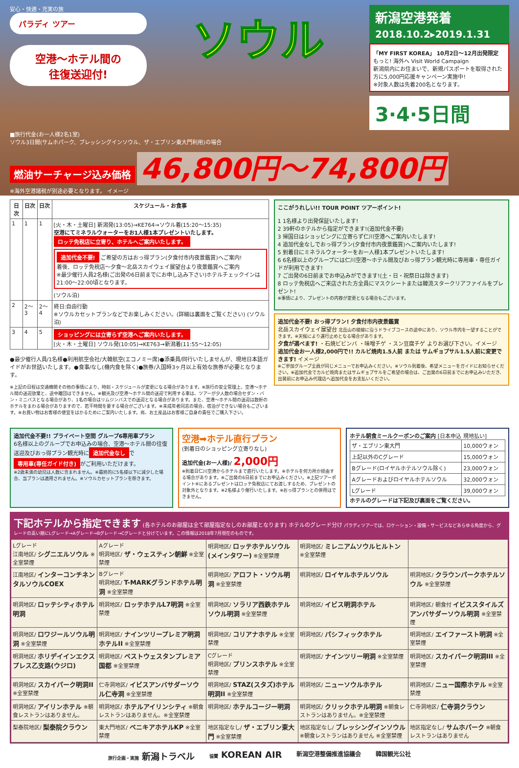安心・快適・充実の旅
パラディ ツアー
空港〜ホテル間の
往復送迎付!
ソウル
新潟空港発着
2018.10.2▸2019.1.31
「MY FIRST KOREA」 10月2日〜12月出発限定
もっと! 海外へ Visit World Campaign
新潟県内にお住まいで、新規パスポートを取得された方に5,000円応援キャンペーン実施中!
※対象人数は先着200名となります。
3·4·5日間
■旅行代金(お一人様2名1室)
ソウル3日間(サムホパーク、ブレッシングインソウル、ザ・エブリン東大門利用)の場合
燃油サーチャージ込み価格 46,800円〜74,800円
※海外空港諸税が別途必要となります。 イメージ
| 日次 | 日次 | 日次 | スケジュール・お食事 |
| --- | --- | --- | --- |
| 1 | 1 | 1 | [火・木・土曜日] 新潟発(13:05)→KE764→ソウル着(15:20〜15:35) 空港にてミネラルウォーターをお1人様1本プレゼントいたします。 ロッテ免税店に立寄り、ホテルへご案内いたします。 追加代金不要! ご希望の方はおっ得プラン(夕食付市内夜景鑑賞)へご案内! 着後、ロッテ免税店〜夕食〜北岳スカイウェイ展望台より夜景鑑賞へご案内 ※最少催行人員2名様(ご出発の6日前までにお申し込み下さい)ホテルチェックインは21:00〜22:00頃となります。 (ソウル泊) |
| 2 | 2〜3 | 2〜4 | 終日:自由行動 ※ソウルカセットプランなどでお楽しみください。(詳細は裏面をご覧ください) (ソウル泊) |
| 3 | 4 | 5 | ショッピングには立寄らず空港へご案内いたします。 [火・木・土曜日] ソウル発(10:05)→KE763→新潟着(11:55〜12:05) |
●最少催行人員/1名様●利用航空会社/大韓航空(エコノミー席)●添乗員/同行いたしませんが、現地日本語ガイドがお世話いたします。●食事/なし(機内食を除く)●旅券/入国時3ヶ月以上有効な旅券が必要となります。
※上記の日程は交通機関その他の事情により、時刻・スケジュールが変更になる場合があります。※旅行の安全管理上、空港〜ホテル間の送迎放棄と、途中離団はできません。※観光及び空港〜ホテル間の送迎で利用する車は、ツアーが少人数の場合セダン・バン・ミニバスとなる場合があり、1名の場合はリムジンバスでの送迎となる場合があります。また、空港〜ホテル間の送迎は数軒のホテルをまわる場合がありますので、若干時間を要する場合がございます。※未成年者同志の場合、宿泊ができない場合もございます。※お買い物はお客様の便宜をはかるためにご案内いたします。尚、お土産品はお客様ご自身の責任でご購入下さい。
ここがうれしい!! TOUR POINT ツアーポイント!
1 1名様より出発保証いたします!
2 39軒のホテルから指定ができます!(追加代金不要)
3 帰国日はショッピングに立寄らず仁川空港へご案内いたします!
4 追加代金なしでおっ得プラン(夕食付市内夜景鑑賞)へご案内いたします!
5 到着日にミネラルウォーターをお一人様1本プレゼントいたします!
6 6名様以上のグループには仁川空港〜ホテル間及びおっ得プラン観光時に専用車・専任ガイドが利用できます!
7 ご出発の6日前までお申込みができます!(土・日・祝祭日は除きます)
8 ロッテ免税店へご来店された方全員にマスクシートまたは韓流スタークリアファイルをプレゼント!
※事情により、プレゼントの内容が変更となる場合もございます。
追加代金不要! おっ得プラン! 夕食付市内夜景鑑賞
北岳スカイウェイ展望台 北岳山の稜線に沿うドライブコースの途中にあり、ソウル市内を一望することができます。※天候により運行止めとなる場合があります。
夕食が選べます! ・石焼ビビンバ ・味噌チゲ ・スン豆腐チゲ よりお選び下さい。イメージ
追加代金お一人様2,000円で!! カルビ焼肉1.5人前 または サムギョプサル1.5人前に変更できます! イメージ
※ご参加グループ全員が同じメニューでお申込みください。※ソウル到着後、希望メニューをガイドにお知らせください。※追加代金でカルビ焼肉またはサムギョプサルをご希望の場合は、ご出発の6日前までにお申込みいただき、出発前にお申込み代理店へ追加代金をお支払いください。
追加代金不要!! プライベート空間 グループ6専用車プラン
6名様以上のグループでお申込みの場合、空港〜ホテル間の往復送迎及びおっ得プラン観光時に 追加代金なし で 専用車(専任ガイド付き) がご利用いただけます。
※2歳未満の幼児は人数に含まれません。※最終的に5名様以下に減少した場合、当プランは適用されません。※ソウルカセットプランを除きます。
空港➡ホテル直行プラン
(到着日のショッピング立寄りなし)
追加代金(お一人様)/ 2,000円
※到着日仁川空港からホテルまで直行いたします。※ホテルを何カ所か経由する場合があります。※ご出発の6日前までにお申込みください。※上記ツアーポイント⑧にあるプレゼントはロッテ免税店にてお渡しするため、プレゼントの対象外となります。※2名様より催行いたします。※おっ得プランとの併用はできません。
ホテル朝食ミールクーポンのご案内 [日本申込 現地払い]
| ザ・エブリン東大門 | 10,000ウォン |
| 上記以外のCグレード | 15,000ウォン |
| Bグレード(ロイヤルホテルソウル除く) | 23,000ウォン |
| Aグレードおよびロイヤルホテルソウル | 32,000ウォン |
| Lグレード | 39,000ウォン |
ホテルのグレードは下記及び裏面をご覧ください。
下記ホテルから指定できます (各ホテルのお部屋は全て部屋指定なしのお部屋となります) ホテルのグレード分け パラディツアーでは、ロケーション・設備・サービスなどあらゆる角度から、グレードの高い順にLグレード→Aグレード→Bグレード→Cグレードと分けています。この情報は2018年7月現在のものです。
| Lグレード 江南地区/ シグニエルソウル ※全室禁煙 | Aグレード 明洞地区/ ザ・ウェスティン朝鮮 ※全室禁煙 | 明洞地区/ ロッテホテルソウル(メインタワー) ※全室禁煙 | 明洞地区/ ミレニアムソウルヒルトン ※全室禁煙 | |
| 江南地区/ インターコンチネンタルソウルCOEX | Bグレード 明洞地区/ T-MARKグランドホテル明洞 ※全室禁煙 | 明洞地区/ アロフト・ソウル明洞 ※全室禁煙 | 明洞地区/ ロイヤルホテルソウル | 明洞地区/ クラウンパークホテルソウル ※全室禁煙 |
| 明洞地区/ ロッテシティホテル明洞 | 明洞地区/ ロッテホテルL7明洞 ※全室禁煙 | 明洞地区/ ソラリア西鉄ホテルソウル明洞 ※全室禁煙 | 明洞地区/ イビス明洞ホテル | 明洞地区/ 朝食付 イビススタイルズアンバサダーソウル明洞 ※全室禁煙 |
| 明洞地区/ ロワジールソウル明洞 ※全室禁煙 | 明洞地区/ ナインツリープレミア明洞ホテルII ※全室禁煙 | 明洞地区/ コリアナホテル ※全室禁煙 | 明洞地区/ パシフィックホテル | 明洞地区/ エイファースト明洞 ※全室禁煙 |
| 明洞地区/ ホリデイインエクスプレス乙支路(ウジロ) | 明洞地区/ ベストウェスタンプレミア国都 ※全室禁煙 | Cグレード 明洞地区/ プリンスホテル ※全室禁煙 | 明洞地区/ ナインツリー明洞 ※全室禁煙 | 明洞地区/ スカイパーク明洞III ※全室禁煙 |
| 明洞地区/ スカイパーク明洞II ※全室禁煙 | 仁寺洞地区/ イビスアンバサダーソウル仁寺洞 ※全室禁煙 | 明洞地区/ STAZ(スタズ)ホテル明洞II ※全室禁煙 | 明洞地区/ ニューソウルホテル | 明洞地区/ ニュー国際ホテル ※全室禁煙 |
| 明洞地区/ アイリンホテル ※朝食レストランはありません。 | 明洞地区/ ホテルアイリンシティ ※朝食レストランはありません。※全室禁煙 | 明洞地区/ ホテルコージー明洞 | 明洞地区/ クリックホテル明洞 ※朝食レストランはありません。※全室禁煙 | 仁寺洞地区/ 仁寺洞クラウン |
| 梨泰院地区/ 梨泰院クラウン | 東大門地区/ ベニキアホテルKP ※全室禁煙 | 地区指定なし/ ザ・エブリン東大門 ※全室禁煙 | 地区指定なし/ ブレッシングインソウル ※朝食レストランはありません ※全室禁煙 | 地区指定なし/ サムホパーク ※朝食レストランはありません |
旅行企画・実施 新潟トラベル 協賛 KOREAN AIR 新潟空港整備推進協議会 韓国観光公社